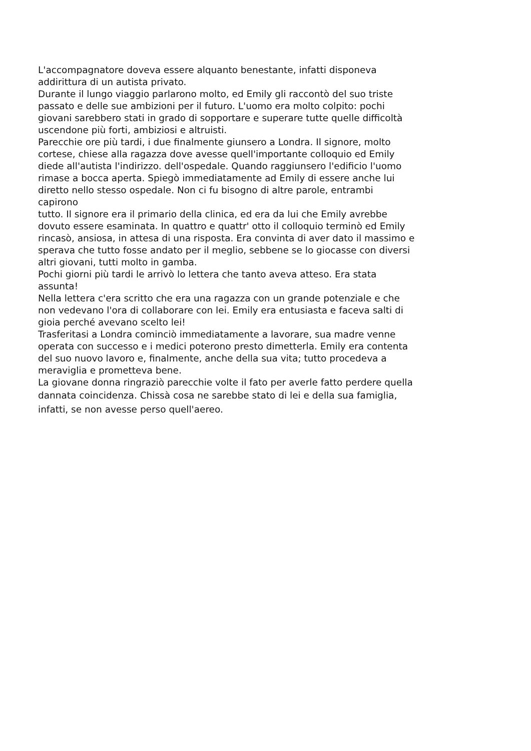L'accompagnatore doveva essere alquanto benestante, infatti disponeva
addirittura di un autista privato.
Durante il lungo viaggio parlarono molto, ed Emily gli raccontò del suo triste
passato e delle sue ambizioni per il futuro. L'uomo era molto colpito: pochi
giovani sarebbero stati in grado di sopportare e superare tutte quelle difficoltà
uscendone più forti, ambiziosi e altruisti.
Parecchie ore più tardi, i due finalmente giunsero a Londra. Il signore, molto
cortese, chiese alla ragazza dove avesse quell'importante colloquio ed Emily
diede all'autista l'indirizzo. dell'ospedale. Quando raggiunsero l'edificio l'uomo
rimase a bocca aperta. Spiegò immediatamente ad Emily di essere anche lui
diretto nello stesso ospedale. Non ci fu bisogno di altre parole, entrambi
capirono
tutto. Il signore era il primario della clinica, ed era da lui che Emily avrebbe
dovuto essere esaminata. In quattro e quattr' otto il colloquio terminò ed Emily
rincasò, ansiosa, in attesa di una risposta. Era convinta di aver dato il massimo e
sperava che tutto fosse andato per il meglio, sebbene se lo giocasse con diversi
altri giovani, tutti molto in gamba.
Pochi giorni più tardi le arrivò lo lettera che tanto aveva atteso. Era stata
assunta!
Nella lettera c'era scritto che era una ragazza con un grande potenziale e che
non vedevano l'ora di collaborare con lei. Emily era entusiasta e faceva salti di
gioia perché avevano scelto lei!
Trasferitasi a Londra cominciò immediatamente a lavorare, sua madre venne
operata con successo e i medici poterono presto dimetterla. Emily era contenta
del suo nuovo lavoro e, finalmente, anche della sua vita; tutto procedeva a
meraviglia e prometteva bene.
La giovane donna ringraziò parecchie volte il fato per averle fatto perdere quella
dannata coincidenza. Chissà cosa ne sarebbe stato di lei e della sua famiglia,
infatti, se non avesse perso quell'aereo.